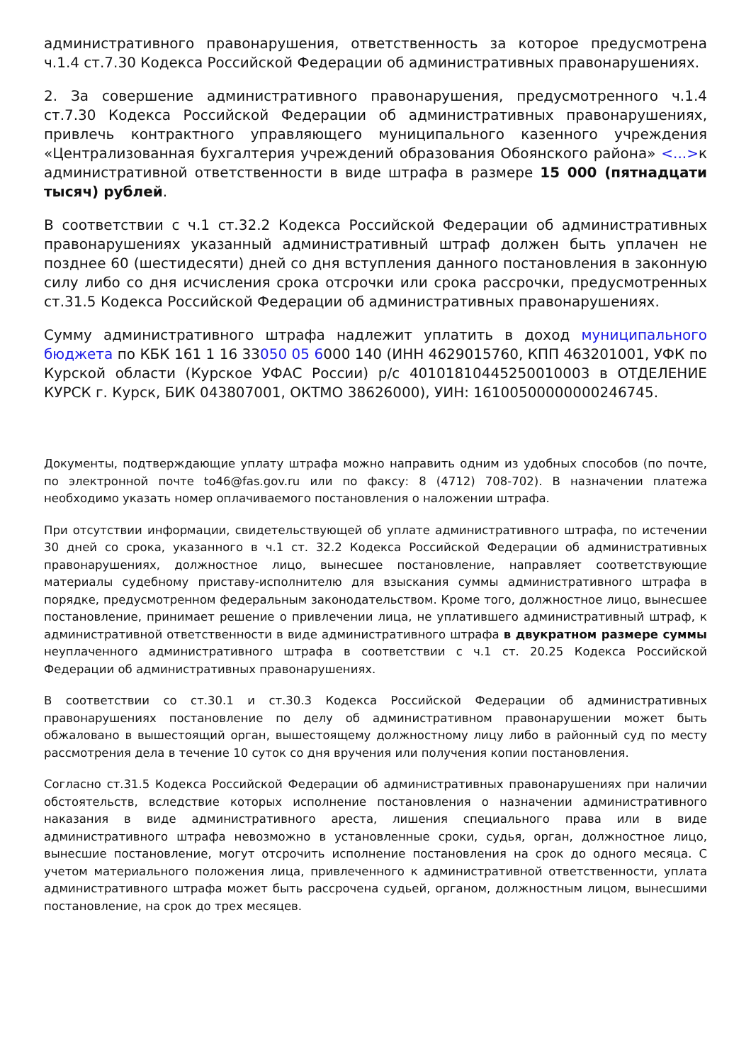административного правонарушения, ответственность за которое предусмотрена ч.1.4 ст.7.30 Кодекса Российской Федерации об административных правонарушениях.
2. За совершение административного правонарушения, предусмотренного ч.1.4 ст.7.30 Кодекса Российской Федерации об административных правонарушениях, привлечь контрактного управляющего муниципального казенного учреждения «Централизованная бухгалтерия учреждений образования Обоянского района» <...>к административной ответственности в виде штрафа в размере 15 000 (пятнадцати тысяч) рублей.
В соответствии с ч.1 ст.32.2 Кодекса Российской Федерации об административных правонарушениях указанный административный штраф должен быть уплачен не позднее 60 (шестидесяти) дней со дня вступления данного постановления в законную силу либо со дня исчисления срока отсрочки или срока рассрочки, предусмотренных ст.31.5 Кодекса Российской Федерации об административных правонарушениях.
Сумму административного штрафа надлежит уплатить в доход муниципального бюджета по КБК 161 1 16 33050 05 6000 140 (ИНН 4629015760, КПП 463201001, УФК по Курской области (Курское УФАС России) р/с 40101810445250010003 в ОТДЕЛЕНИЕ КУРСК г. Курск, БИК 043807001, ОКТМО 38626000), УИН: 16100500000000246745.
Документы, подтверждающие уплату штрафа можно направить одним из удобных способов (по почте, по электронной почте to46@fas.gov.ru или по факсу: 8 (4712) 708-702). В назначении платежа необходимо указать номер оплачиваемого постановления о наложении штрафа.
При отсутствии информации, свидетельствующей об уплате административного штрафа, по истечении 30 дней со срока, указанного в ч.1 ст. 32.2 Кодекса Российской Федерации об административных правонарушениях, должностное лицо, вынесшее постановление, направляет соответствующие материалы судебному приставу-исполнителю для взыскания суммы административного штрафа в порядке, предусмотренном федеральным законодательством. Кроме того, должностное лицо, вынесшее постановление, принимает решение о привлечении лица, не уплатившего административный штраф, к административной ответственности в виде административного штрафа в двукратном размере суммы неуплаченного административного штрафа в соответствии с ч.1 ст. 20.25 Кодекса Российской Федерации об административных правонарушениях.
В соответствии со ст.30.1 и ст.30.3 Кодекса Российской Федерации об административных правонарушениях постановление по делу об административном правонарушении может быть обжаловано в вышестоящий орган, вышестоящему должностному лицу либо в районный суд по месту рассмотрения дела в течение 10 суток со дня вручения или получения копии постановления.
Согласно ст.31.5 Кодекса Российской Федерации об административных правонарушениях при наличии обстоятельств, вследствие которых исполнение постановления о назначении административного наказания в виде административного ареста, лишения специального права или в виде административного штрафа невозможно в установленные сроки, судья, орган, должностное лицо, вынесшие постановление, могут отсрочить исполнение постановления на срок до одного месяца. С учетом материального положения лица, привлеченного к административной ответственности, уплата административного штрафа может быть рассрочена судьей, органом, должностным лицом, вынесшими постановление, на срок до трех месяцев.